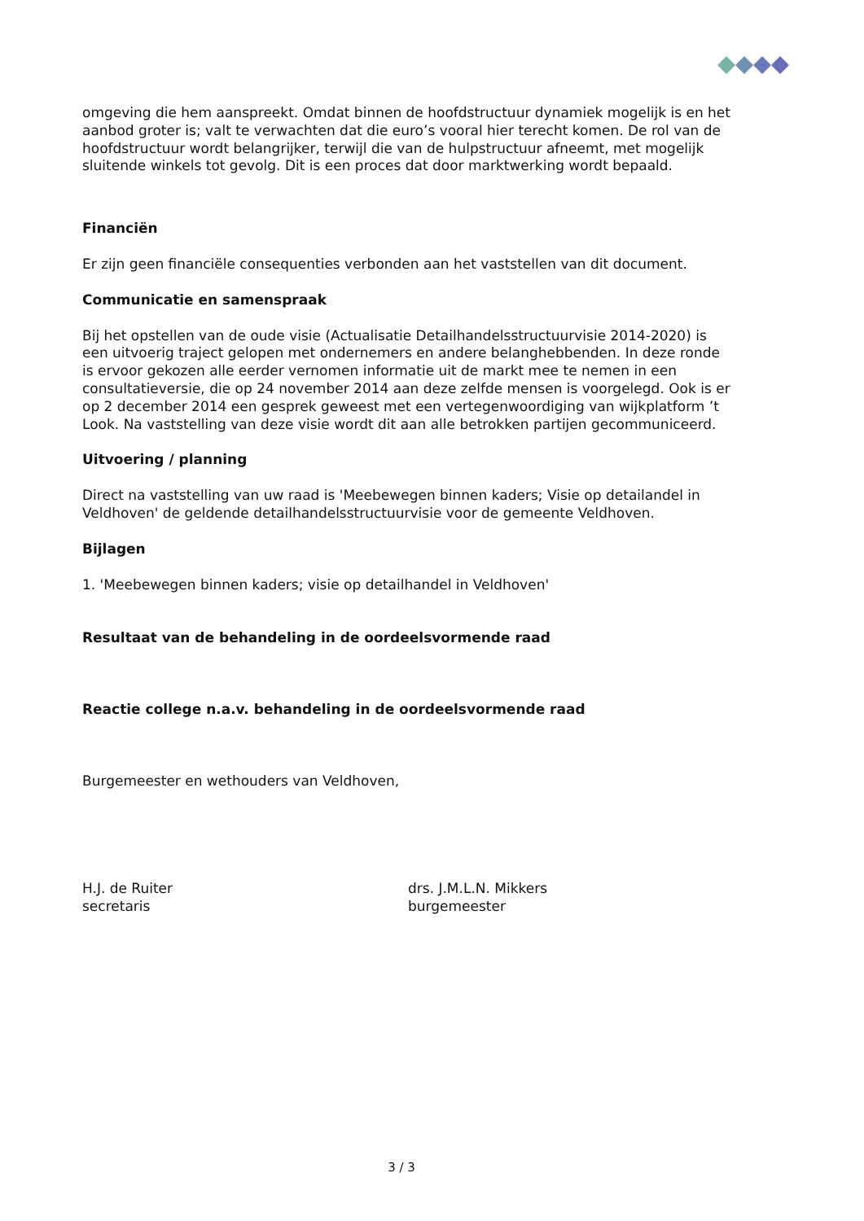omgeving die hem aanspreekt. Omdat binnen de hoofdstructuur dynamiek mogelijk is en het aanbod groter is; valt te verwachten dat die euro’s vooral hier terecht komen. De rol van de hoofdstructuur wordt belangrijker, terwijl die van de hulpstructuur afneemt, met mogelijk sluitende winkels tot gevolg. Dit is een proces dat door marktwerking wordt bepaald.
Financiën
Er zijn geen financiële consequenties verbonden aan het vaststellen van dit document.
Communicatie en samenspraak
Bij het opstellen van de oude visie (Actualisatie Detailhandelsstructuurvisie 2014-2020) is een uitvoerig traject gelopen met ondernemers en andere belanghebbenden. In deze ronde is ervoor gekozen alle eerder vernomen informatie uit de markt mee te nemen in een consultatieversie, die op 24 november 2014 aan deze zelfde mensen is voorgelegd. Ook is er op 2 december 2014 een gesprek geweest met een vertegenwoordiging van wijkplatform ’t Look. Na vaststelling van deze visie wordt dit aan alle betrokken partijen gecommuniceerd.
Uitvoering / planning
Direct na vaststelling van uw raad is 'Meebewegen binnen kaders; Visie op detailandel in Veldhoven' de geldende detailhandelsstructuurvisie voor de gemeente Veldhoven.
Bijlagen
1. 'Meebewegen binnen kaders; visie op detailhandel in Veldhoven'
Resultaat van de behandeling in de oordeelsvormende raad
Reactie college n.a.v. behandeling in de oordeelsvormende raad
Burgemeester en wethouders van Veldhoven,
H.J. de Ruiter
secretaris
drs. J.M.L.N. Mikkers
burgemeester
3 / 3